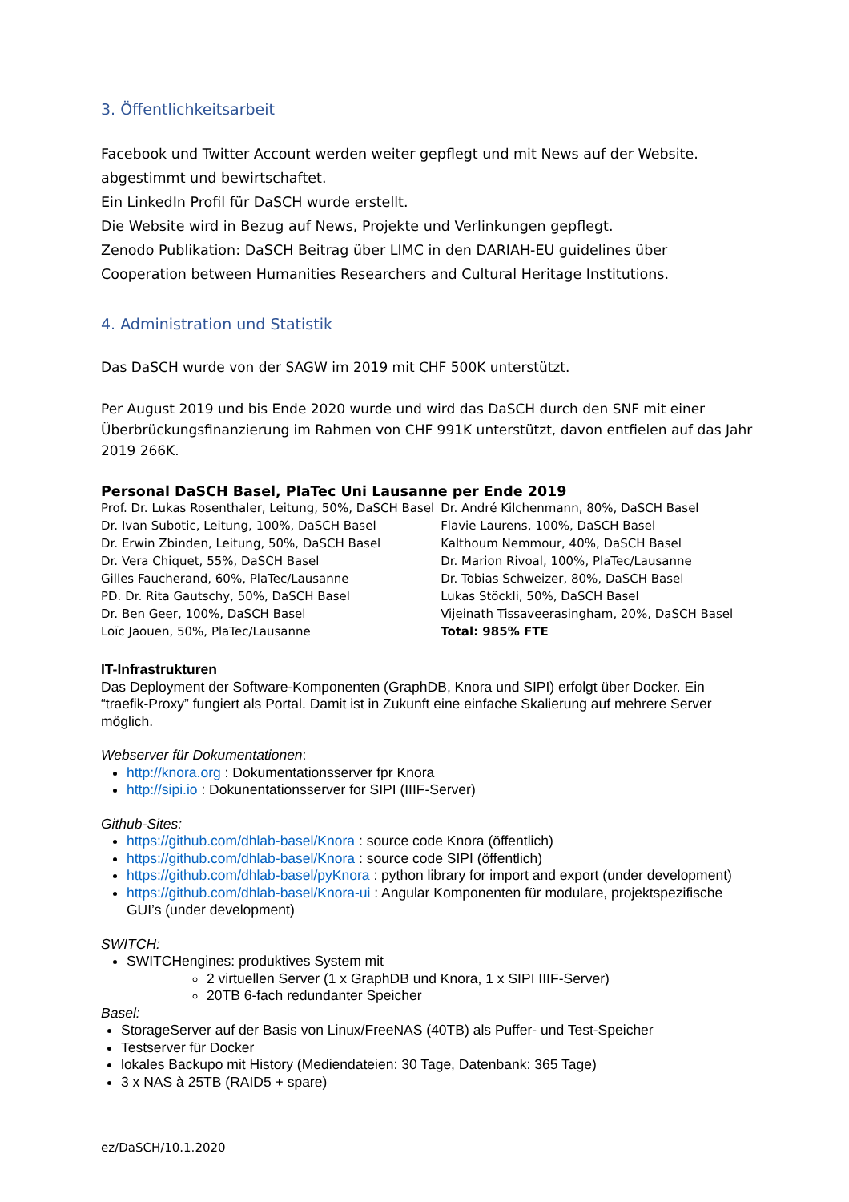3. Öffentlichkeitsarbeit
Facebook und Twitter Account werden weiter gepflegt und mit News auf der Website.
abgestimmt und bewirtschaftet.
Ein LinkedIn Profil für DaSCH wurde erstellt.
Die Website wird in Bezug auf News, Projekte und Verlinkungen gepflegt.
Zenodo Publikation: DaSCH Beitrag über LIMC in den DARIAH-EU guidelines über
Cooperation between Humanities Researchers and Cultural Heritage Institutions.
4. Administration und Statistik
Das DaSCH wurde von der SAGW im 2019 mit CHF 500K unterstützt.
Per August 2019 und bis Ende 2020 wurde und wird das DaSCH durch den SNF mit einer Überbrückungsfinanzierung im Rahmen von CHF 991K unterstützt, davon entfielen auf das Jahr 2019 266K.
Personal DaSCH Basel, PlaTec Uni Lausanne per Ende 2019
| Prof. Dr. Lukas Rosenthaler, Leitung, 50%, DaSCH Basel | Dr. André Kilchenmann, 80%, DaSCH Basel |
| Dr. Ivan Subotic, Leitung, 100%, DaSCH Basel | Flavie Laurens, 100%, DaSCH Basel |
| Dr. Erwin Zbinden, Leitung, 50%, DaSCH Basel | Kalthoum Nemmour, 40%, DaSCH Basel |
| Dr. Vera Chiquet, 55%, DaSCH Basel | Dr. Marion Rivoal, 100%, PlaTec/Lausanne |
| Gilles Faucherand, 60%, PlaTec/Lausanne | Dr. Tobias Schweizer, 80%, DaSCH Basel |
| PD. Dr. Rita Gautschy, 50%, DaSCH Basel | Lukas Stöckli, 50%, DaSCH Basel |
| Dr. Ben Geer, 100%, DaSCH Basel | Vijeinath Tissaveerasingham, 20%, DaSCH Basel |
| Loïc Jaouen, 50%, PlaTec/Lausanne | Total: 985% FTE |
IT-Infrastrukturen
Das Deployment der Software-Komponenten (GraphDB, Knora und SIPI) erfolgt über Docker. Ein “traefik-Proxy” fungiert als Portal. Damit ist in Zukunft eine einfache Skalierung auf mehrere Server möglich.
Webserver für Dokumentationen:
http://knora.org : Dokumentationsserver fpr Knora
http://sipi.io : Dokunentationsserver for SIPI (IIIF-Server)
Github-Sites:
https://github.com/dhlab-basel/Knora : source code Knora (öffentlich)
https://github.com/dhlab-basel/Knora : source code SIPI (öffentlich)
https://github.com/dhlab-basel/pyKnora : python library for import and export (under development)
https://github.com/dhlab-basel/Knora-ui : Angular Komponenten für modulare, projektspezifische GUI’s (under development)
SWITCH:
SWITCHengines: produktives System mit
2 virtuellen Server (1 x GraphDB und Knora, 1 x SIPI IIIF-Server)
20TB 6-fach redundanter Speicher
Basel:
StorageServer auf der Basis von Linux/FreeNAS (40TB) als Puffer- und Test-Speicher
Testserver für Docker
lokales Backupo mit History (Mediendateien: 30 Tage, Datenbank: 365 Tage)
3 x NAS à 25TB (RAID5 + spare)
ez/DaSCH/10.1.2020